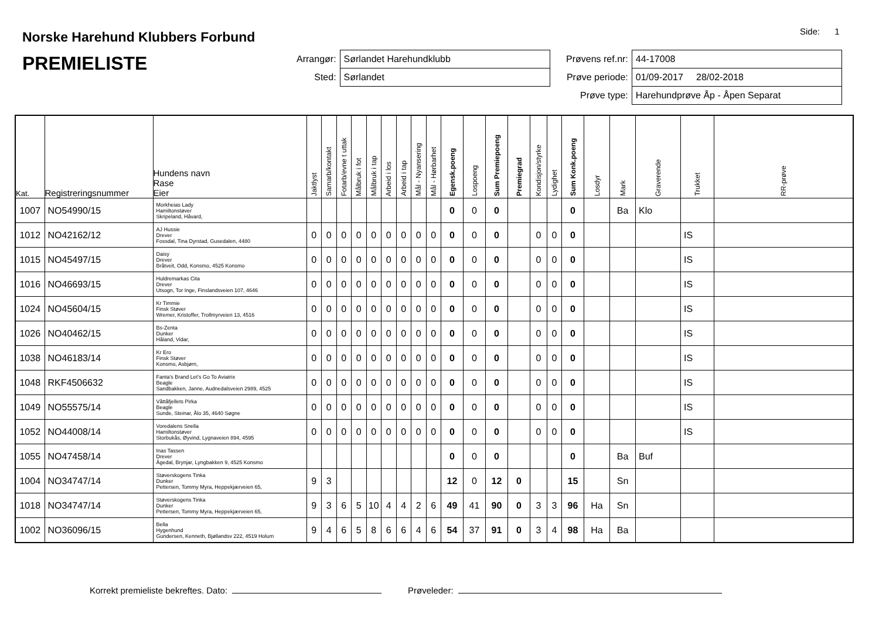Norske Harehund Klubbers Forbund
PREMIELISTE
Side: 1
| Arrangør: | Sørlandet Harehundklubb |
| Sted: | Sørlandet |
| Prøvens ref.nr: | 44-17008 |
| Prøve periode: | 01/09-2017 28/02-2018 |
| Prøve type: | Harehundprøve Åp - Åpen Separat |
| Kat. | Registreringsnummer | Hundens navn Rase Eier | Jaktlyst | Samarb/kontakt | Fotarb/evne t uttak | Målbruk i fot | Målbruk i tap | Arbeid i los | Arbeid i tap | Mål - Nyansering | Mål - Hørbarhet | Egensk.poeng | Lospoeng | Sum Premiepoeng | Premiegrad | Kondisjon/styrke | Lydighet | Sum Konk.poeng | Losdyr | Mark | Graverende | Trukket | RR-prøve |
| --- | --- | --- | --- | --- | --- | --- | --- | --- | --- | --- | --- | --- | --- | --- | --- | --- | --- | --- | --- | --- | --- | --- | --- |
| 1007 | NO54990/15 | Morkheias Lady Hamiltonstøver Skripeland, Håvard, | | | | | | | | | | 0 | 0 | 0 | | | | 0 | | Ba | Klo | | |
| 1012 | NO42162/12 | AJ Hussie Drever Fossdal, Tina Dyrstad, Gusedalen, 4480 | 0 | 0 | 0 | 0 | 0 | 0 | 0 | 0 | 0 | 0 | 0 | 0 | | 0 | 0 | 0 | | | | IS | |
| 1015 | NO45497/15 | Daisy Drever Bråtveit, Odd, Konsmo, 4525 Konsmo | 0 | 0 | 0 | 0 | 0 | 0 | 0 | 0 | 0 | 0 | 0 | 0 | | 0 | 0 | 0 | | | | IS | |
| 1016 | NO46693/15 | Huldremarkas Cita Drever Utsogn, Tor Inge, Finslandsveien 107, 4646 | 0 | 0 | 0 | 0 | 0 | 0 | 0 | 0 | 0 | 0 | 0 | 0 | | 0 | 0 | 0 | | | | IS | |
| 1024 | NO45604/15 | Kr Timmie Finsk Støver Wremer, Kristoffer, Trollmyrveien 13, 4516 | 0 | 0 | 0 | 0 | 0 | 0 | 0 | 0 | 0 | 0 | 0 | 0 | | 0 | 0 | 0 | | | | IS | |
| 1026 | NO40462/15 | Bs-Zenta Dunker Håland, Vidar, | 0 | 0 | 0 | 0 | 0 | 0 | 0 | 0 | 0 | 0 | 0 | 0 | | 0 | 0 | 0 | | | | IS | |
| 1038 | NO46183/14 | Kr Ero Finsk Støver Konsmo, Asbjørn, | 0 | 0 | 0 | 0 | 0 | 0 | 0 | 0 | 0 | 0 | 0 | 0 | | 0 | 0 | 0 | | | | IS | |
| 1048 | RKF4506632 | Fanta's Brand Let's Go To Aviatrix Beagle Sandbakken, Janne, Audnedalsveien 2989, 4525 | 0 | 0 | 0 | 0 | 0 | 0 | 0 | 0 | 0 | 0 | 0 | 0 | | 0 | 0 | 0 | | | | IS | |
| 1049 | NO55575/14 | Våttåfjellets Pirka Beagle Sunde, Steinar, Ålo 35, 4640 Søgne | 0 | 0 | 0 | 0 | 0 | 0 | 0 | 0 | 0 | 0 | 0 | 0 | | 0 | 0 | 0 | | | | IS | |
| 1052 | NO44008/14 | Voredalens Snella Hamiltonstøver Storbukås, Øyvind, Lygnaveien 894, 4595 | 0 | 0 | 0 | 0 | 0 | 0 | 0 | 0 | 0 | 0 | 0 | 0 | | 0 | 0 | 0 | | | | IS | |
| 1055 | NO47458/14 | Inas Tassen Drever Ågedal, Brynjar, Lyngbakken 9, 4525 Konsmo | | | | | | | | | | 0 | 0 | 0 | | | | 0 | | Ba | Buf | | |
| 1004 | NO34747/14 | Støverskogens Tinka Dunker Pettersen, Tommy Myra, Heppekjærveien 65, | 9 | 3 | | | | | | | | 12 | 0 | 12 | 0 | | | 15 | | Sn | | | |
| 1018 | NO34747/14 | Støverskogens Tinka Dunker Pettersen, Tommy Myra, Heppekjærveien 65, | 9 | 3 | 6 | 5 | 10 | 4 | 4 | 2 | 6 | 49 | 41 | 90 | 0 | 3 | 3 | 96 | Ha | Sn | | | |
| 1002 | NO36096/15 | Bella Hygenhund Gundersen, Kenneth, Bjøllandsv 222, 4519 Holum | 9 | 4 | 6 | 5 | 8 | 6 | 6 | 4 | 6 | 54 | 37 | 91 | 0 | 3 | 4 | 98 | Ha | Ba | | | |
Korrekt premieliste bekreftes. Dato: Prøveleder: